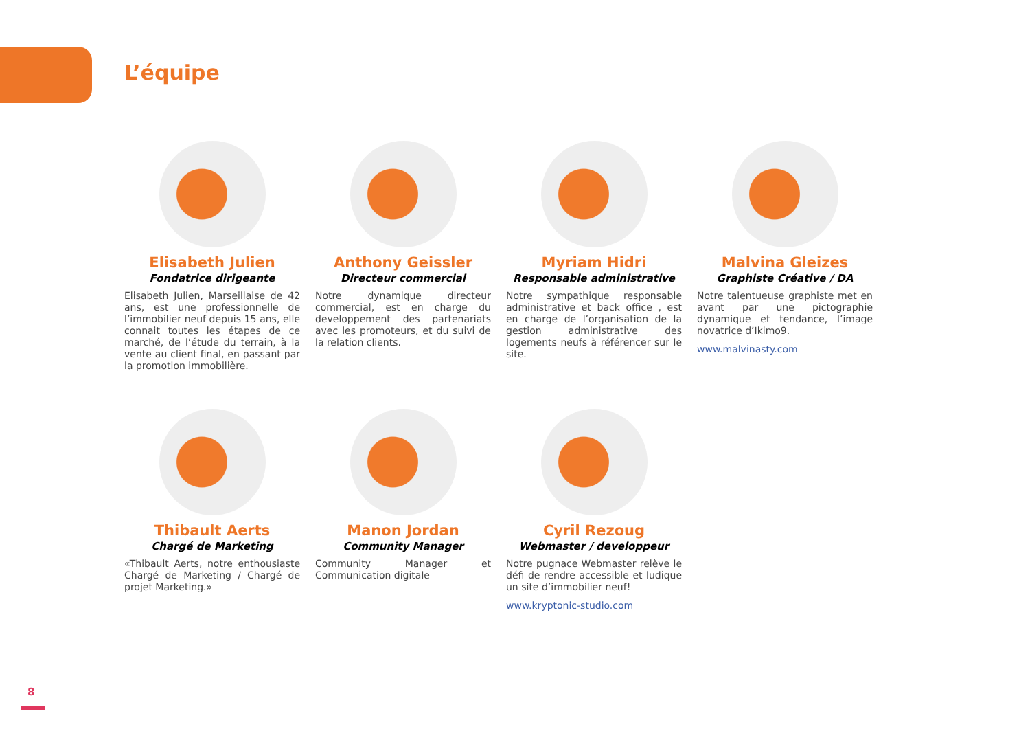L’équipe
Elisabeth Julien
Fondatrice dirigeante
Elisabeth Julien, Marseillaise de 42 ans, est une professionnelle de l’immobilier neuf depuis 15 ans, elle connait toutes les étapes de ce marché, de l’étude du terrain, à la vente au client final, en passant par la promotion immobilière.
Anthony Geissler
Directeur commercial
Notre dynamique directeur commercial, est en charge du developpement des partenariats avec les promoteurs, et du suivi de la relation clients.
Myriam Hidri
Responsable administrative
Notre sympathique responsable administrative et back office , est en charge de l’organisation de la gestion administrative des logements neufs à référencer sur le site.
Malvina Gleizes
Graphiste Créative / DA
Notre talentueuse graphiste met en avant par une pictographie dynamique et tendance, l’image novatrice d’Ikimo9.
www.malvinasty.com
Thibault Aerts
Chargé de Marketing
«Thibault Aerts, notre enthousiaste Chargé de Marketing / Chargé de projet Marketing.»
Manon Jordan
Community Manager
Community Manager et Communication digitale
Cyril Rezoug
Webmaster / developpeur
Notre pugnace Webmaster relève le défi de rendre accessible et ludique un site d’immobilier neuf!
www.kryptonic-studio.com
8